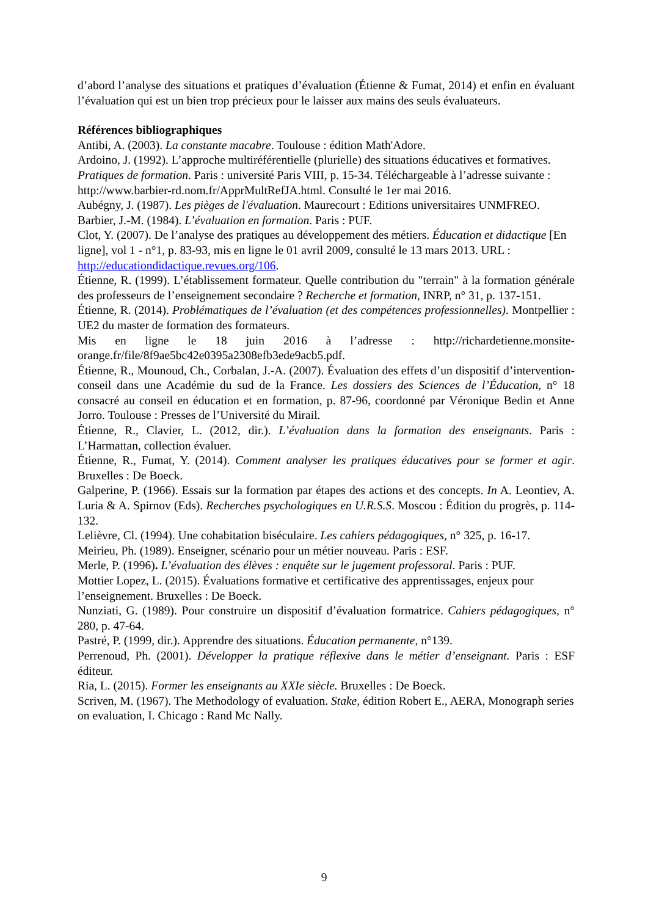d’abord l’analyse des situations et pratiques d’évaluation (Étienne & Fumat, 2014) et enfin en évaluant l’évaluation qui est un bien trop précieux pour le laisser aux mains des seuls évaluateurs.
Références bibliographiques
Antibi, A. (2003). La constante macabre. Toulouse : édition Math'Adore.
Ardoino, J. (1992). L’approche multiréférentielle (plurielle) des situations éducatives et formatives. Pratiques de formation. Paris : université Paris VIII, p. 15-34. Téléchargeable à l’adresse suivante : http://www.barbier-rd.nom.fr/ApprMultRefJA.html. Consulté le 1er mai 2016.
Aubégny, J. (1987). Les pièges de l'évaluation. Maurecourt : Editions universitaires UNMFREO.
Barbier, J.-M. (1984). L’évaluation en formation. Paris : PUF.
Clot, Y. (2007). De l’analyse des pratiques au développement des métiers. Éducation et didactique [En ligne], vol 1 - n°1, p. 83-93, mis en ligne le 01 avril 2009, consulté le 13 mars 2013. URL : http://educationdidactique.revues.org/106.
Étienne, R. (1999). L’établissement formateur. Quelle contribution du "terrain" à la formation générale des professeurs de l’enseignement secondaire ? Recherche et formation, INRP, n° 31, p. 137-151.
Étienne, R. (2014). Problématiques de l’évaluation (et des compétences professionnelles). Montpellier : UE2 du master de formation des formateurs.
Mis en ligne le 18 juin 2016 à l’adresse : http://richardetienne.monsite-orange.fr/file/8f9ae5bc42e0395a2308efb3ede9acb5.pdf.
Étienne, R., Mounoud, Ch., Corbalan, J.-A. (2007). Évaluation des effets d’un dispositif d’intervention-conseil dans une Académie du sud de la France. Les dossiers des Sciences de l’Éducation, n° 18 consacré au conseil en éducation et en formation, p. 87-96, coordonné par Véronique Bedin et Anne Jorro. Toulouse : Presses de l’Université du Mirail.
Étienne, R., Clavier, L. (2012, dir.). L’évaluation dans la formation des enseignants. Paris : L’Harmattan, collection évaluer.
Étienne, R., Fumat, Y. (2014). Comment analyser les pratiques éducatives pour se former et agir. Bruxelles : De Boeck.
Galperine, P. (1966). Essais sur la formation par étapes des actions et des concepts. In A. Leontiev, A. Luria & A. Spirnov (Eds). Recherches psychologiques en U.R.S.S. Moscou : Édition du progrès, p. 114-132.
Lelièvre, Cl. (1994). Une cohabitation biséculaire. Les cahiers pédagogiques, n° 325, p. 16-17.
Meirieu, Ph. (1989). Enseigner, scénario pour un métier nouveau. Paris : ESF.
Merle, P. (1996). L’évaluation des élèves : enquête sur le jugement professoral. Paris : PUF.
Mottier Lopez, L. (2015). Évaluations formative et certificative des apprentissages, enjeux pour l’enseignement. Bruxelles : De Boeck.
Nunziati, G. (1989). Pour construire un dispositif d’évaluation formatrice. Cahiers pédagogiques, n° 280, p. 47-64.
Pastré, P. (1999, dir.). Apprendre des situations. Éducation permanente, n°139.
Perrenoud, Ph. (2001). Développer la pratique réflexive dans le métier d’enseignant. Paris : ESF éditeur.
Ria, L. (2015). Former les enseignants au XXIe siècle. Bruxelles : De Boeck.
Scriven, M. (1967). The Methodology of evaluation. Stake, édition Robert E., AERA, Monograph series on evaluation, I. Chicago : Rand Mc Nally.
9